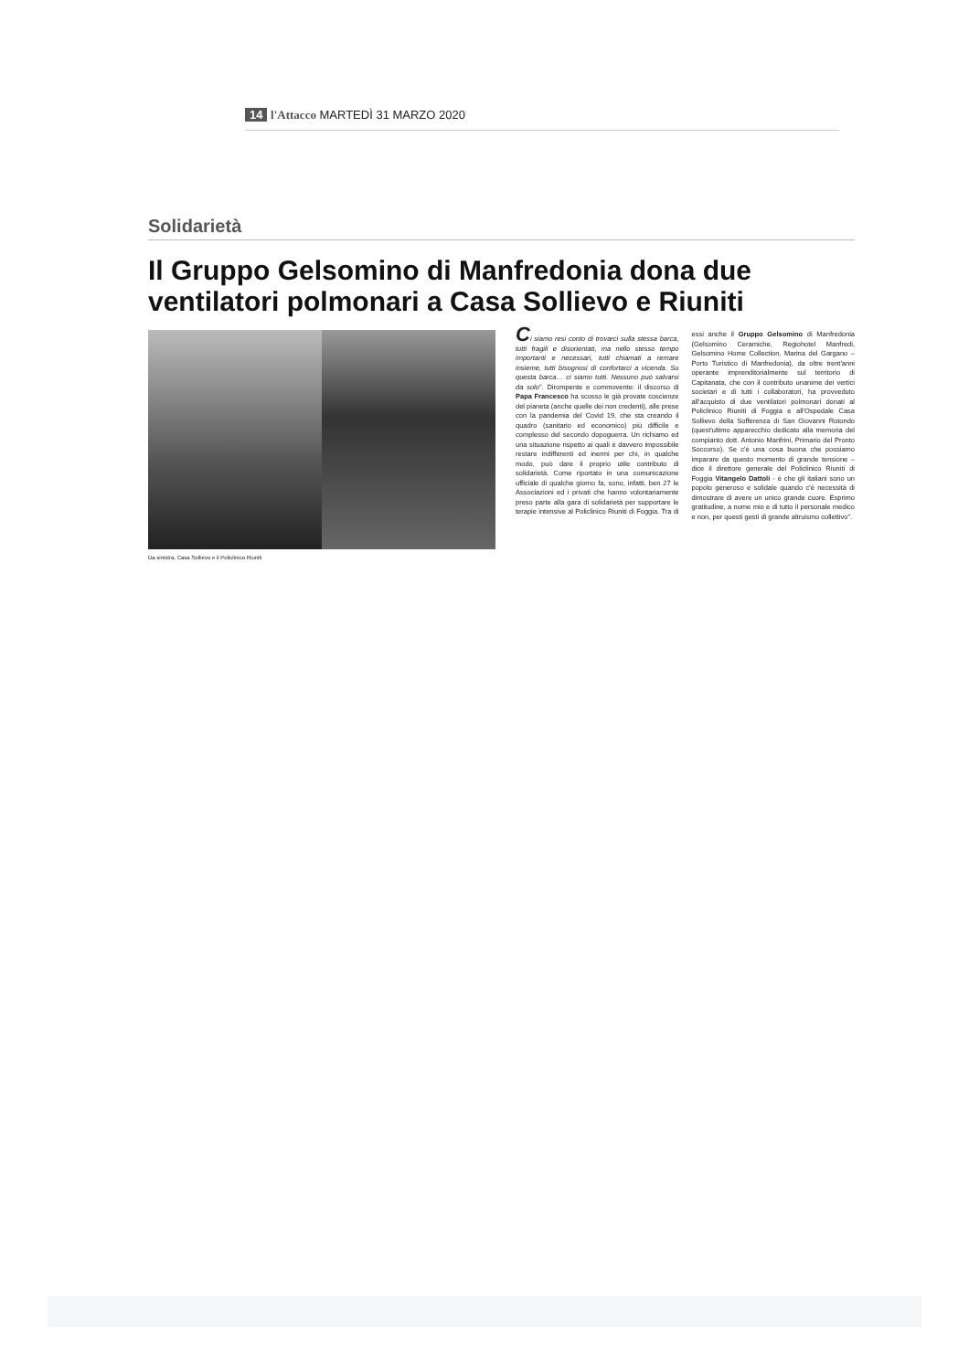14 l'Attacco MARTEDÌ 31 MARZO 2020
Solidarietà
Il Gruppo Gelsomino di Manfredonia dona due ventilatori polmonari a Casa Sollievo e Riuniti
Da sinistra, Casa Sollievo e il Policlinico Riuniti
Ci siamo resi conto di trovarci sulla stessa barca, tutti fragili e disorientati, ma nello stesso tempo importanti e necessari, tutti chiamati a remare insieme, tutti bisognosi di confortarci a vicenda. Su questa barca… ci siamo tutti. Nessuno può salvarsi da solo". Dirompente e commovente: il discorso di Papa Francesco ha scosso le già provate coscienze del pianeta (anche quelle dei non credenti), alle prese con la pandemia del Covid 19, che sta creando il quadro (sanitario ed economico) più difficile e complesso del secondo dopoguerra. Un richiamo ed una situazione rispetto ai quali è davvero impossibile restare indifferenti ed inermi per chi, in qualche modo, può dare il proprio utile contributo di solidarietà. Come riportato in una comunicazione ufficiale di qualche giorno fa, sono, infatti, ben 27 le Associazioni ed i privati che hanno volontariamente preso parte alla gara di solidarietà per supportare le terapie intensive al Policlinico Riuniti di Foggia. Tra di essi anche il Gruppo Gelsomino di Manfredonia (Gelsomino Ceramiche, Regiohotel Manfredi, Gelsomino Home Collection, Marina del Gargano – Porto Turistico di Manfredonia), da oltre trent'anni operante imprenditorialmente sul territorio di Capitanata, che con il contributo unanime dei vertici societari e di tutti i collaboratori, ha provveduto all'acquisto di due ventilatori polmonari donati al Policlinico Riuniti di Foggia e all'Ospedale Casa Sollievo della Sofferenza di San Giovanni Rotondo (quest'ultimo apparecchio dedicato alla memoria del compianto dott. Antonio Manfrini, Primario del Pronto Soccorso). Se c'è una cosa buona che possiamo imparare da questo momento di grande tensione – dice il direttore generale del Policlinico Riuniti di Foggia Vitangelo Dattoli - è che gli italiani sono un popolo generoso e solidale quando c'è necessità di dimostrare di avere un unico grande cuore. Esprimo gratitudine, a nome mio e di tutto il personale medico e non, per questi gesti di grande altruismo collettivo".